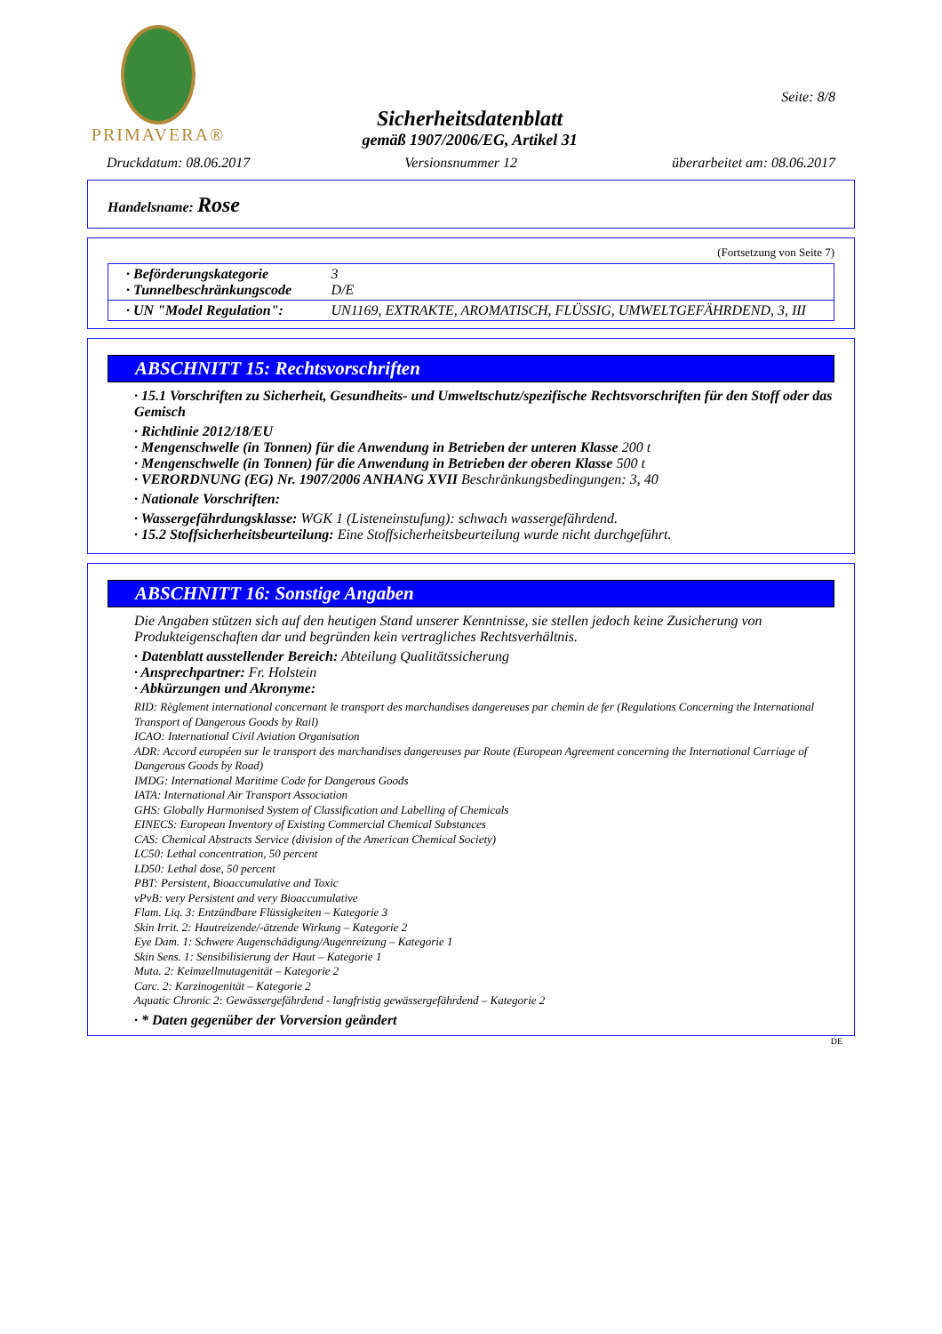PRIMAVERA®
Sicherheitsdatenblatt
gemäß 1907/2006/EG, Artikel 31
Seite: 8/8
Druckdatum: 08.06.2017 Versionsnummer 12 überarbeitet am: 08.06.2017
Handelsname: Rose
(Fortsetzung von Seite 7)
| · Beförderungskategorie · Tunnelbeschränkungscode | 3 D/E |
| · UN "Model Regulation": | UN1169, EXTRAKTE, AROMATISCH, FLÜSSIG, UMWELTGEFÄHRDEND, 3, III |
ABSCHNITT 15: Rechtsvorschriften
· 15.1 Vorschriften zu Sicherheit, Gesundheits- und Umweltschutz/spezifische Rechtsvorschriften für den Stoff oder das Gemisch
· Richtlinie 2012/18/EU
· Mengenschwelle (in Tonnen) für die Anwendung in Betrieben der unteren Klasse 200 t
· Mengenschwelle (in Tonnen) für die Anwendung in Betrieben der oberen Klasse 500 t
· VERORDNUNG (EG) Nr. 1907/2006 ANHANG XVII Beschränkungsbedingungen: 3, 40
· Nationale Vorschriften:
· Wassergefährdungsklasse: WGK 1 (Listeneinstufung): schwach wassergefährdend.
· 15.2 Stoffsicherheitsbeurteilung: Eine Stoffsicherheitsbeurteilung wurde nicht durchgeführt.
ABSCHNITT 16: Sonstige Angaben
Die Angaben stützen sich auf den heutigen Stand unserer Kenntnisse, sie stellen jedoch keine Zusicherung von Produkteigenschaften dar und begründen kein vertragliches Rechtsverhältnis.
· Datenblatt ausstellender Bereich: Abteilung Qualitätssicherung
· Ansprechpartner: Fr. Holstein
· Abkürzungen und Akronyme:
RID: Règlement international concernant le transport des marchandises dangereuses par chemin de fer (Regulations Concerning the International Transport of Dangerous Goods by Rail)
ICAO: International Civil Aviation Organisation
ADR: Accord européen sur le transport des marchandises dangereuses par Route (European Agreement concerning the International Carriage of Dangerous Goods by Road)
IMDG: International Maritime Code for Dangerous Goods
IATA: International Air Transport Association
GHS: Globally Harmonised System of Classification and Labelling of Chemicals
EINECS: European Inventory of Existing Commercial Chemical Substances
CAS: Chemical Abstracts Service (division of the American Chemical Society)
LC50: Lethal concentration, 50 percent
LD50: Lethal dose, 50 percent
PBT: Persistent, Bioaccumulative and Toxic
vPvB: very Persistent and very Bioaccumulative
Flam. Liq. 3: Entzündbare Flüssigkeiten – Kategorie 3
Skin Irrit. 2: Hautreizende/-ätzende Wirkung – Kategorie 2
Eye Dam. 1: Schwere Augenschädigung/Augenreizung – Kategorie 1
Skin Sens. 1: Sensibilisierung der Haut – Kategorie 1
Muta. 2: Keimzellmutagenität – Kategorie 2
Carc. 2: Karzinogenität – Kategorie 2
Aquatic Chronic 2: Gewässergefährdend - langfristig gewässergefährdend – Kategorie 2
· * Daten gegenüber der Vorversion geändert
DE